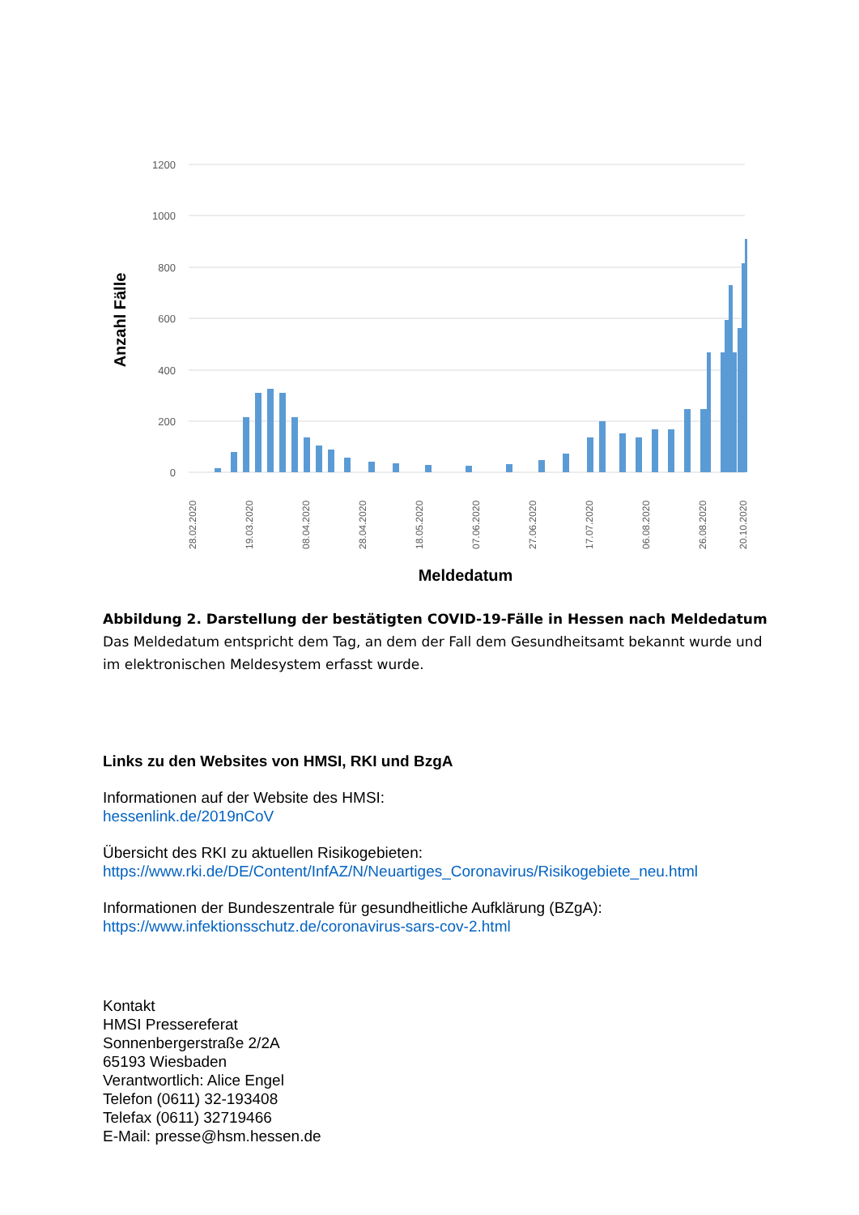1200
1000
800
600
400
200
0
Anzahl Fälle
28.02.2020
19.03.2020
08.04.2020
28.04.2020
18.05.2020
07.06.2020
27.06.2020
17.07.2020
06.08.2020
26.08.2020
20.10.2020
Meldedatum
Abbildung 2. Darstellung der bestätigten COVID-19-Fälle in Hessen nach Meldedatum
Das Meldedatum entspricht dem Tag, an dem der Fall dem Gesundheitsamt bekannt wurde und im elektronischen Meldesystem erfasst wurde.
Links zu den Websites von HMSI, RKI und BzgA
Informationen auf der Website des HMSI:
hessenlink.de/2019nCoV
Übersicht des RKI zu aktuellen Risikogebieten:
https://www.rki.de/DE/Content/InfAZ/N/Neuartiges_Coronavirus/Risikogebiete_neu.html
Informationen der Bundeszentrale für gesundheitliche Aufklärung (BZgA):
https://www.infektionsschutz.de/coronavirus-sars-cov-2.html
Kontakt
HMSI Pressereferat
Sonnenbergerstraße 2/2A
65193 Wiesbaden
Verantwortlich: Alice Engel
Telefon (0611) 32-193408
Telefax (0611) 32719466
E-Mail: presse@hsm.hessen.de